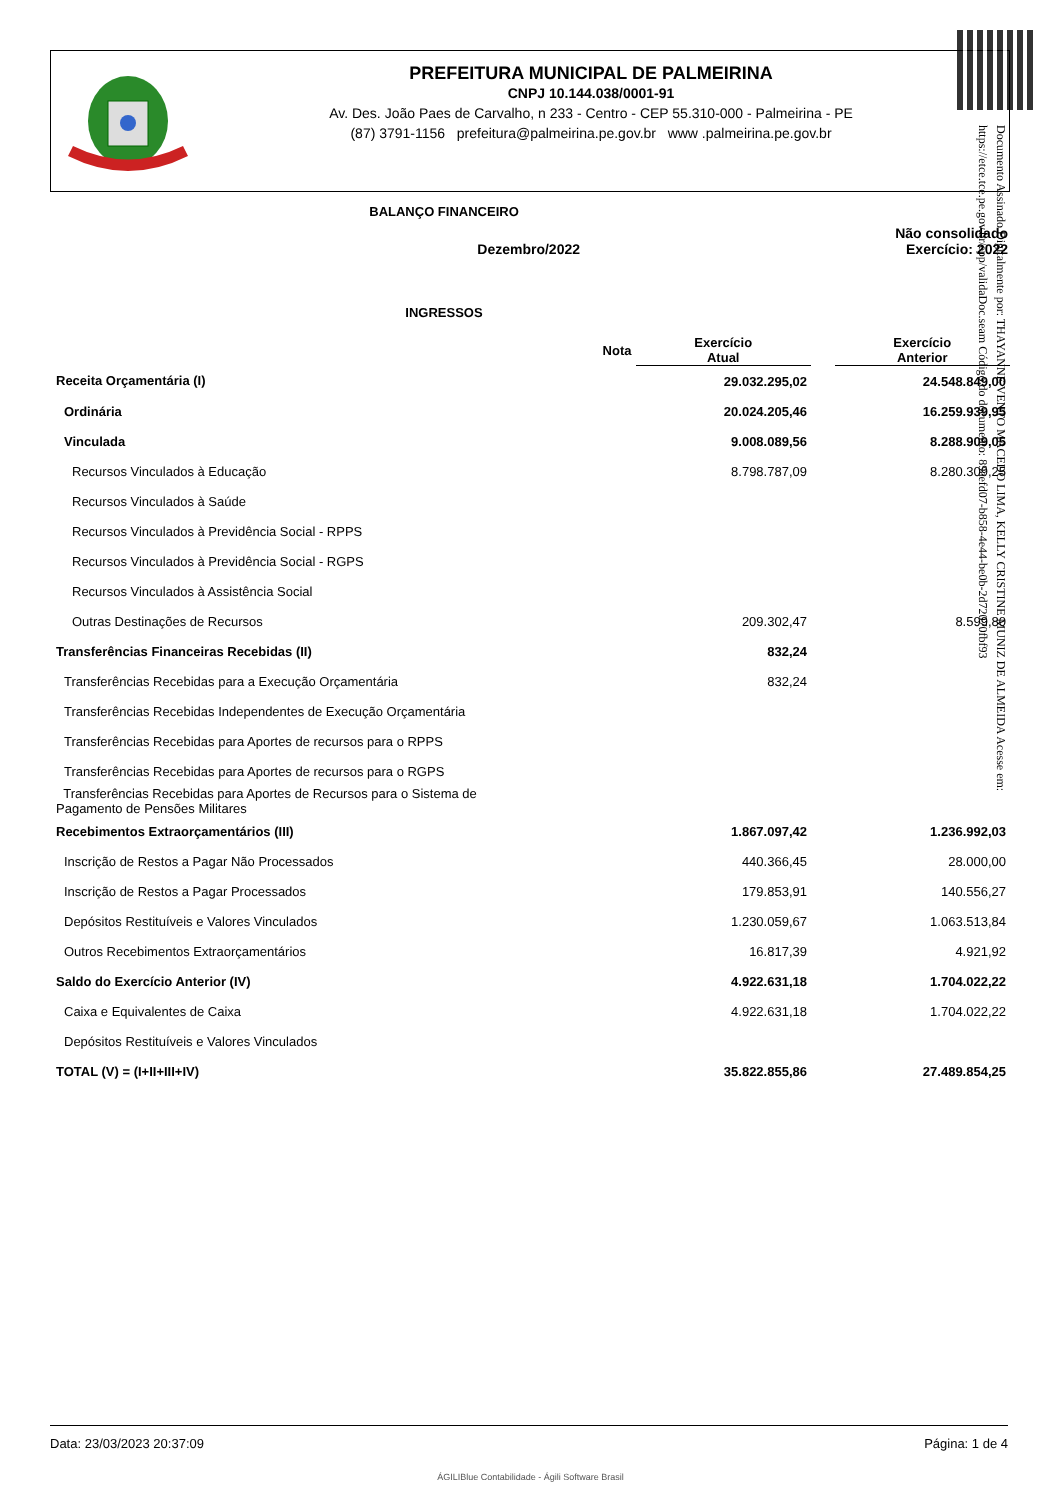PREFEITURA MUNICIPAL DE PALMEIRINA
CNPJ 10.144.038/0001-91
Av. Des. João Paes de Carvalho, n 233 - Centro - CEP 55.310-000 - Palmeirina - PE
(87) 3791-1156 prefeitura@palmeirina.pe.gov.br www .palmeirina.pe.gov.br
Documento Assinado Digitalmente por: THAYANNE VENTO MACEDO LIMA, KELLY CRISTINE MUNIZ DE ALMEIDA Acesse em: https://etce.tce.pe.gov.br/epp/validaDoc.seam Código do documento: 89aefd07-b858-4e44-be0b-2d72070fbf93
BALANÇO FINANCEIRO
Não consolidado
Dezembro/2022 Exercício: 2022
INGRESSOS
| | Nota | Exercício Atual | | Exercício Anterior |
| --- | --- | --- | --- | --- |
| Receita Orçamentária (I) | | 29.032.295,02 | | 24.548.849,00 |
| Ordinária | | 20.024.205,46 | | 16.259.939,95 |
| Vinculada | | 9.008.089,56 | | 8.288.909,05 |
| Recursos Vinculados à Educação | | 8.798.787,09 | | 8.280.309,25 |
| Recursos Vinculados à Saúde | | | | |
| Recursos Vinculados à Previdência Social - RPPS | | | | |
| Recursos Vinculados à Previdência Social - RGPS | | | | |
| Recursos Vinculados à Assistência Social | | | | |
| Outras Destinações de Recursos | | 209.302,47 | | 8.599,80 |
| Transferências Financeiras Recebidas (II) | | 832,24 | | |
| Transferências Recebidas para a Execução Orçamentária | | 832,24 | | |
| Transferências Recebidas Independentes de Execução Orçamentária | | | | |
| Transferências Recebidas para Aportes de recursos para o RPPS | | | | |
| Transferências Recebidas para Aportes de recursos para o RGPS | | | | |
| Transferências Recebidas para Aportes de Recursos para o Sistema de Pagamento de Pensões Militares | | | | |
| Recebimentos Extraorçamentários (III) | | 1.867.097,42 | | 1.236.992,03 |
| Inscrição de Restos a Pagar Não Processados | | 440.366,45 | | 28.000,00 |
| Inscrição de Restos a Pagar Processados | | 179.853,91 | | 140.556,27 |
| Depósitos Restituíveis e Valores Vinculados | | 1.230.059,67 | | 1.063.513,84 |
| Outros Recebimentos Extraorçamentários | | 16.817,39 | | 4.921,92 |
| Saldo do Exercício Anterior (IV) | | 4.922.631,18 | | 1.704.022,22 |
| Caixa e Equivalentes de Caixa | | 4.922.631,18 | | 1.704.022,22 |
| Depósitos Restituíveis e Valores Vinculados | | | | |
| TOTAL (V) = (I+II+III+IV) | | 35.822.855,86 | | 27.489.854,25 |
Data: 23/03/2023 20:37:09 Página: 1 de 4
ÁGILIBlue Contabilidade - Ágili Software Brasil